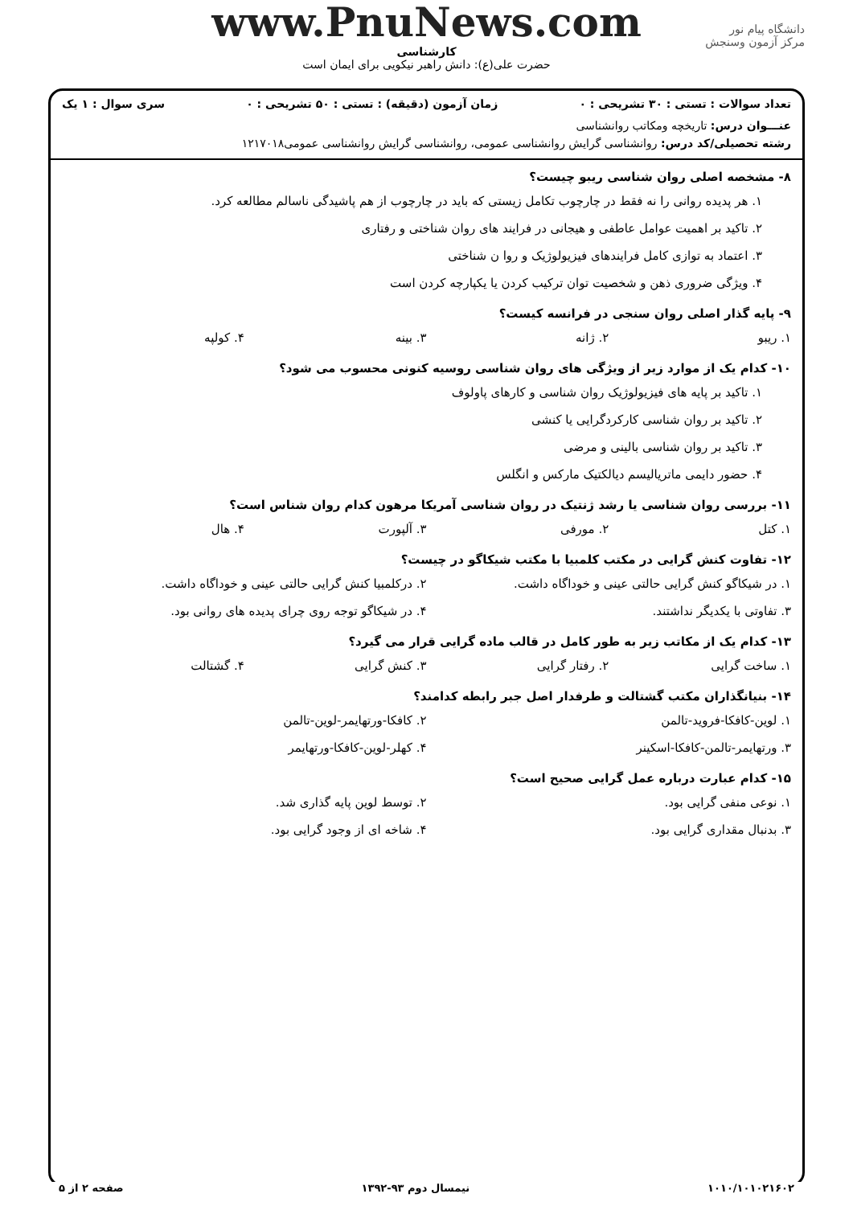دانشگاه پیام نور
مرکز آزمون وسنجش
www.PnuNews.com
کارشناسی
حضرت علی(ع): دانش راهبر نیکویی برای ایمان است
تعداد سوالات : تستی : ۳۰ تشریحی : ۰ زمان آزمون (دقیقه) : تستی : ۵۰ تشریحی : ۰ سری سوال : ۱ یک
عنـــوان درس: تاریخچه ومکاتب روانشناسی
رشته تحصیلی/کد درس: روانشناسی گرایش روانشناسی عمومی، روانشناسی گرایش روانشناسی عمومی۱۲۱۷۰۱۸
۸- مشخصه اصلی روان شناسی ریبو چیست؟
۱. هر پدیده روانی را نه فقط در چارچوب تکامل زیستی که باید در چارچوب از هم پاشیدگی ناسالم مطالعه کرد.
۲. تاکید بر اهمیت عوامل عاطفی و هیجانی در فرایند های روان شناختی و رفتاری
۳. اعتماد به توازی کامل فرایندهای فیزیولوژیک و روا ن شناختی
۴. ویژگی ضروری ذهن و شخصیت توان ترکیب کردن یا یکپارچه کردن است
۹- پایه گذار اصلی روان سنجی در فرانسه کیست؟
۱. ریبو ۲. ژانه ۳. بینه ۴. کولپه
۱۰- کدام یک از موارد زیر از ویژگی های روان شناسی روسیه کنونی محسوب می شود؟
۱. تاکید بر پایه های فیزیولوژیک روان شناسی و کارهای پاولوف
۲. تاکید بر روان شناسی کارکردگرایی یا کنشی
۳. تاکید بر روان شناسی بالینی و مرضی
۴. حضور دایمی ماتریالیسم دیالکتیک مارکس و انگلس
۱۱- بررسی روان شناسی یا رشد ژنتیک در روان شناسی آمریکا مرهون کدام روان شناس است؟
۱. کتل ۲. مورفی ۳. آلپورت ۴. هال
۱۲- تفاوت کنش گرایی در مکتب کلمبیا با مکتب شیکاگو در چیست؟
۱. در شیکاگو کنش گرایی حالتی عینی و خوداگاه داشت. ۲. درکلمبیا کنش گرایی حالتی عینی و خوداگاه داشت.
۳. تفاوتی با یکدیگر نداشتند. ۴. در شیکاگو توجه روی چرای پدیده های روانی بود.
۱۳- کدام یک از مکاتب زیر به طور کامل در قالب ماده گرایی قرار می گیرد؟
۱. ساخت گرایی ۲. رفتار گرایی ۳. کنش گرایی ۴. گشتالت
۱۴- بنیانگذاران مکتب گشتالت و طرفدار اصل جبر رابطه کدامند؟
۱. لوین-کافکا-فروید-تالمن ۲. کافکا-ورتهایمر-لوین-تالمن
۳. ورتهایمر-تالمن-کافکا-اسکینر ۴. کهلر-لوین-کافکا-ورتهایمر
۱۵- کدام عبارت درباره عمل گرایی صحیح است؟
۱. نوعی منفی گرایی بود. ۲. توسط لوین پایه گذاری شد.
۳. بدنبال مقداری گرایی بود. ۴. شاخه ای از وجود گرایی بود.
۱۰۱۰/۱۰۱۰۲۱۶۰۲ نیمسال دوم ۹۳-۱۳۹۲ صفحه ۲ از ۵